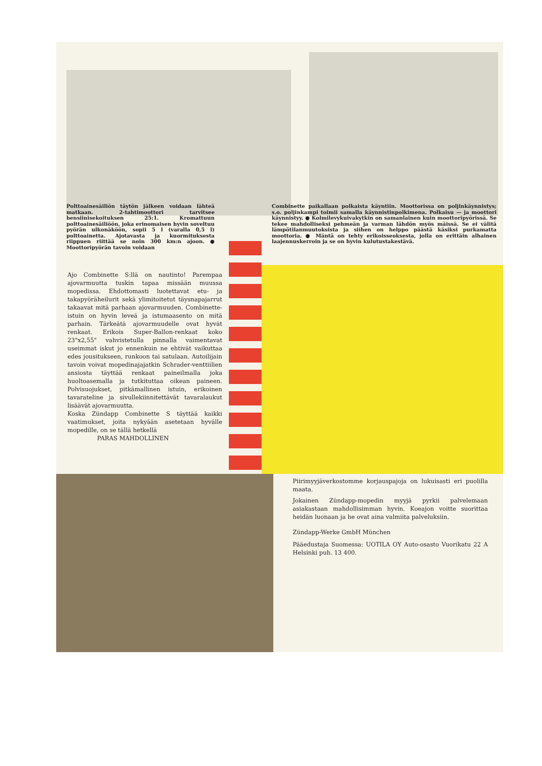Polttoainesäiliön täytön jälkeen voidaan lähteä matkaan. 2-tahtimoottori tarvitsee bensiinisekoituksen 25:1. Kromattuun polttoainesäiliöön, joka erinomaisen hyvin soveltuu pyörän ulkonäköön, sopii 5 l (varalla 0,5 l) polttoainetta. Ajotavasta ja kuormituksesta riippuen riittää se noin 300 km:n ajoon. ● Moottoripyörän tavoin voidaan
Combinette paikallaan polkaista käyntiin. Moottorissa on poljinkäynnistys; s.o. poljinkampi toimii samalla käynnistinpolkimena. Polkaisu — ja moottori käynnistyy. ● Kolmilevykuivakytkin on samanlainen kuin moottoripyörissä. Se tekee mahdolliseksi pehmeän ja varman lähdön myös mäissä. Se ei välitä lämpötilanmuutoksista ja siihen on helppo päästä käsiksi purkamatta moottoria. ● Mäntä on tehty erikoisseoksesta, jolla on erittäin alhainen laajennuskerroin ja se on hyvin kulutustakestävä.
Ajo Combinette S:llä on nautinto! Parempaa ajovarmuutta tuskin tapaa missään muussa mopedissa. Ehdottomasti luotettavat etu- ja takapyöräheilurit sekä ylimitoitetut täysnapajarrut takaavat mitä parhaan ajovarmuuden. Combinette-istuin on hyvin leveä ja istumaasento on mitä parhain. Tärkeätä ajovarmuudelle ovat hyvät renkaat. Erikois Super-Ballon-renkaat koko 23"x2,55" vahvistetulla pinnalla vaimentavat useimmat iskut jo ennenkuin ne ehtivät vaikuttaa edes jousitukseen, runkoon tai satulaan. Autoilijain tavoin voivat mopedinajajatkin Schrader-venttiilien ansiosta täyttää renkaat paineilmalla joka huoltoasemalla ja tutkituttaa oikean paineen. Polvisuojukset, pitkämallinen istuin, erikoinen tavarateline ja sivullekiinnitettävät tavaralaukut lisäävät ajovarmuutta.
Koska Zündapp Combinette S täyttää kaikki vaatimukset, joita nykyään asetetaan hyvälle mopedille, on se tällä hetkellä
PARAS MAHDOLLINEN
Piirimyyjäverkostomme korjauspajoja on lukuisasti eri puolilla maata.
Jokainen Zündapp-mopedin myyjä pyrkii palvelemaan asiakastaan mahdollisimman hyvin. Koeajon voitte suorittaa heidän luonaan ja he ovat aina valmiita palveluksiin.
Zündapp-Werke GmbH München
Pääedustaja Suomessa: UOTILA OY Auto-osasto Vuorikatu 22 A Helsinki puh. 13 400.